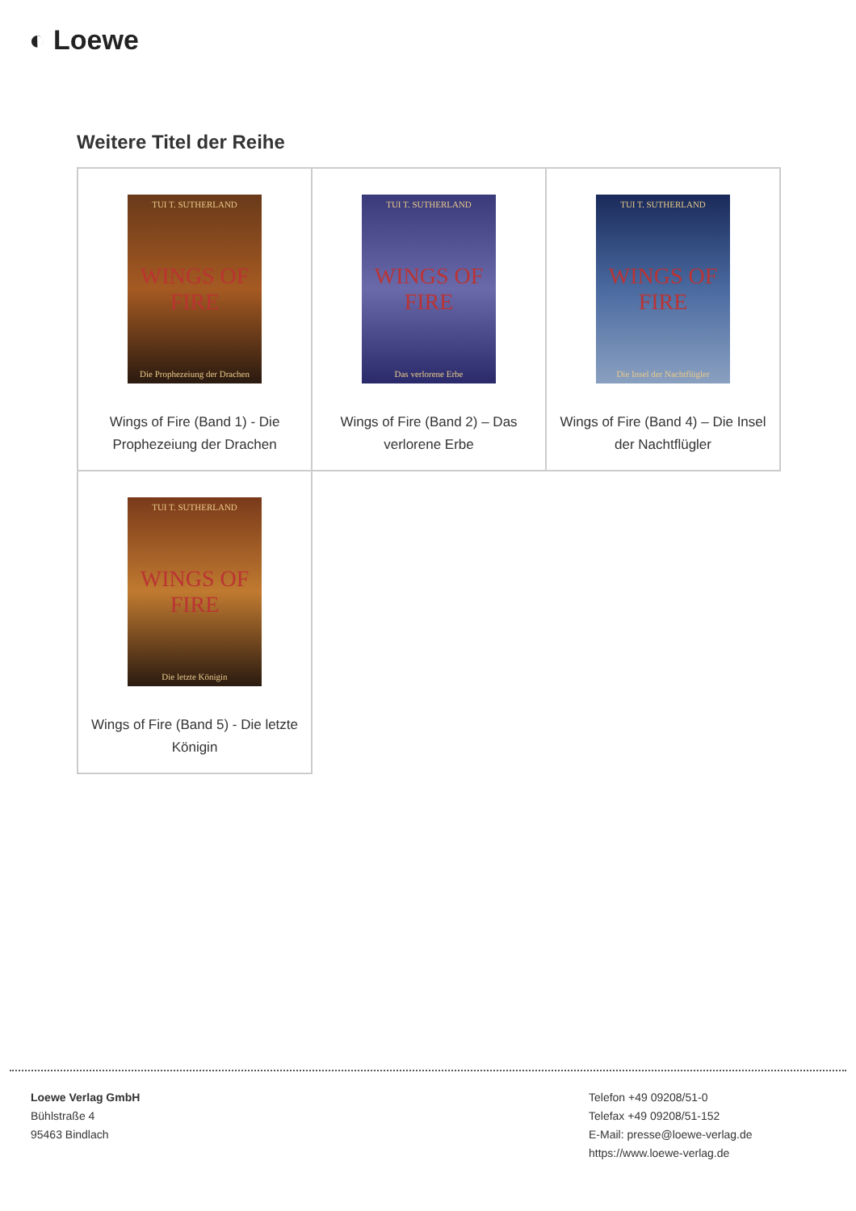◐ Loewe
Weitere Titel der Reihe
| TUI T. SUTHERLAND WINGS OF FIRE Die Prophezeiung der Drachen Wings of Fire (Band 1) - Die Prophezeiung der Drachen | TUI T. SUTHERLAND WINGS OF FIRE Das verlorene Erbe Wings of Fire (Band 2) – Das verlorene Erbe | TUI T. SUTHERLAND WINGS OF FIRE Die Insel der Nachtflügler Wings of Fire (Band 4) – Die Insel der Nachtflügler |
| TUI T. SUTHERLAND WINGS OF FIRE Die letzte Königin Wings of Fire (Band 5) - Die letzte Königin | | |
Loewe Verlag GmbH
Bühlstraße 4
95463 Bindlach
Telefon +49 09208/51-0
Telefax +49 09208/51-152
E-Mail: presse@loewe-verlag.de
https://www.loewe-verlag.de